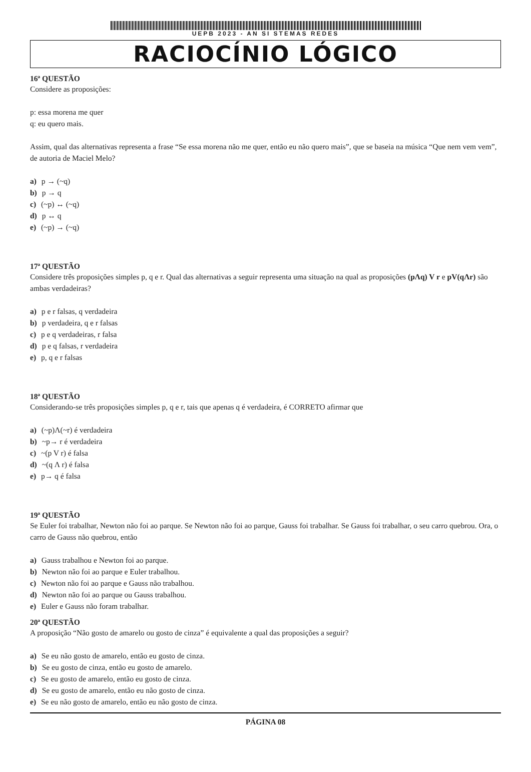UEPB 2023 - AN SI STEMAS REDES
RACIOCÍNIO LÓGICO
16ª QUESTÃO
Considere as proposições:
p: essa morena me quer
q: eu quero mais.
Assim, qual das alternativas representa a frase “Se essa morena não me quer, então eu não quero mais”, que se baseia na música “Que nem vem vem”, de autoria de Maciel Melo?
a) p → (~q)
b) p → q
c) (~p) ↔ (~q)
d) p ↔ q
e) (~p) → (~q)
17ª QUESTÃO
Considere três proposições simples p, q e r. Qual das alternativas a seguir representa uma situação na qual as proposições (pΛq) V r e pV(qΛr) são ambas verdadeiras?
a) p e r falsas, q verdadeira
b) p verdadeira, q e r falsas
c) p e q verdadeiras, r falsa
d) p e q falsas, r verdadeira
e) p, q e r falsas
18ª QUESTÃO
Considerando-se três proposições simples p, q e r, tais que apenas q é verdadeira, é CORRETO afirmar que
a) (~p)Λ(~r) é verdadeira
b) ~p→ r é verdadeira
c) ~(p V r) é falsa
d) ~(q Λ r) é falsa
e) p→ q é falsa
19ª QUESTÃO
Se Euler foi trabalhar, Newton não foi ao parque. Se Newton não foi ao parque, Gauss foi trabalhar. Se Gauss foi trabalhar, o seu carro quebrou. Ora, o carro de Gauss não quebrou, então
a) Gauss trabalhou e Newton foi ao parque.
b) Newton não foi ao parque e Euler trabalhou.
c) Newton não foi ao parque e Gauss não trabalhou.
d) Newton não foi ao parque ou Gauss trabalhou.
e) Euler e Gauss não foram trabalhar.
20ª QUESTÃO
A proposição “Não gosto de amarelo ou gosto de cinza” é equivalente a qual das proposições a seguir?
a) Se eu não gosto de amarelo, então eu gosto de cinza.
b) Se eu gosto de cinza, então eu gosto de amarelo.
c) Se eu gosto de amarelo, então eu gosto de cinza.
d) Se eu gosto de amarelo, então eu não gosto de cinza.
e) Se eu não gosto de amarelo, então eu não gosto de cinza.
PÁGINA 08